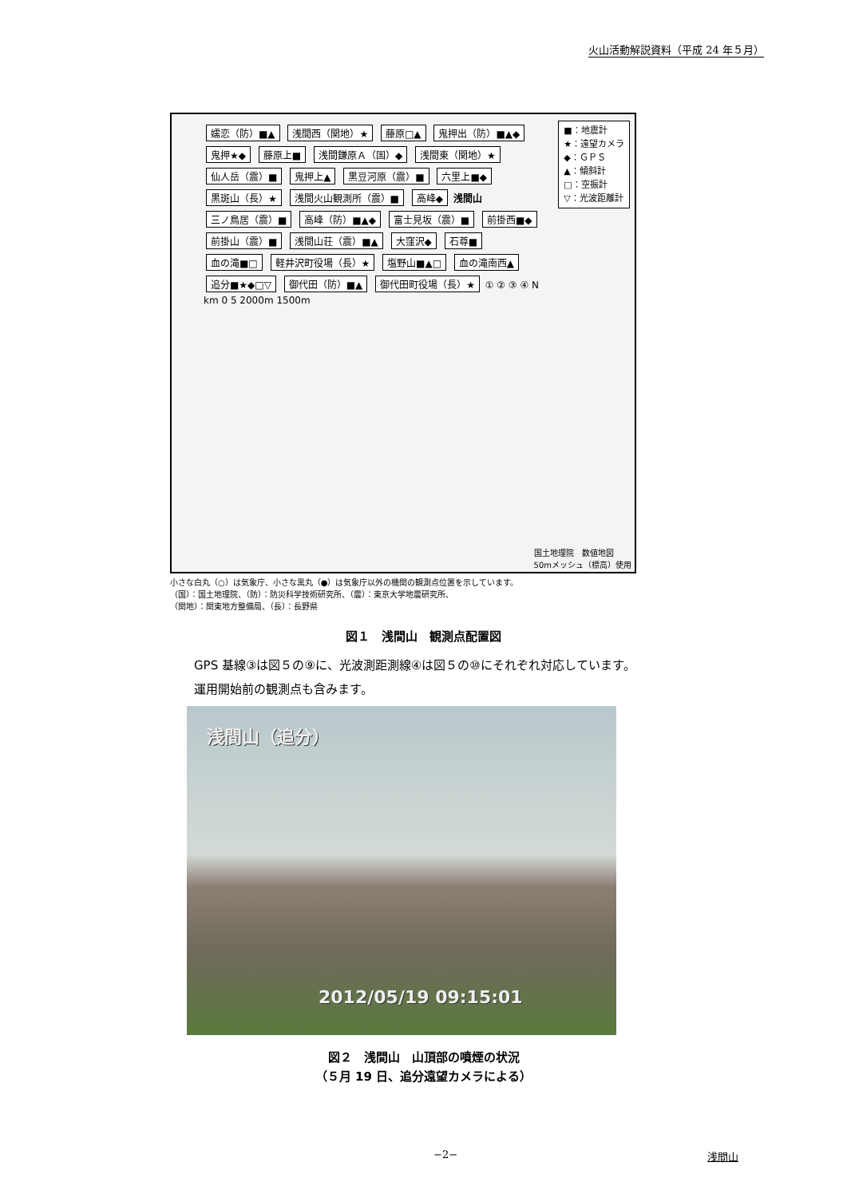火山活動解説資料（平成 24 年５月）
嬬恋（防）■▲ 浅間西（関地）★ 藤原□▲ 鬼押出（防）■▲◆ 鬼押★◆ 藤原上■ 浅間鎌原Ａ（国）◆ 浅間東（関地）★ 仙人岳（震）■ 鬼押上▲ 黒豆河原（震）■ 六里上■◆ 黒斑山（長）★ 浅間火山観測所（震）■ 高峰◆ 浅間山 三ノ鳥居（震）■ 高峰（防）■▲◆ 富士見坂（震）■ 前掛西■◆ 前掛山（震）■ 浅間山荘（震）■▲ 大窪沢◆ 石尊■ 血の滝■□ 軽井沢町役場（長）★ 塩野山■▲□ 血の滝南西▲ 追分■★◆□▽ 御代田（防）■▲ 御代田町役場（長）★ ① ② ③ ④ N km 0 5 2000m 1500m
■：地震計
★：遠望カメラ
◆：ＧＰＳ
▲：傾斜計
□：空振計
▽：光波距離計
国土地理院　数値地図
50mメッシュ（標高）使用
小さな白丸（○）は気象庁、小さな黒丸（●）は気象庁以外の機関の観測点位置を示しています。
（国）：国土地理院、（防）：防災科学技術研究所、（震）：東京大学地震研究所、
（関地）：関東地方整備局、（長）：長野県
図１　浅間山　観測点配置図
GPS 基線③は図５の⑨に、光波測距測線④は図５の⑩にそれぞれ対応しています。
運用開始前の観測点も含みます。
浅間山（追分）
2012/05/19 09:15:01
図２　浅間山　山頂部の噴煙の状況
（５月 19 日、追分遠望カメラによる）
−2− 浅間山